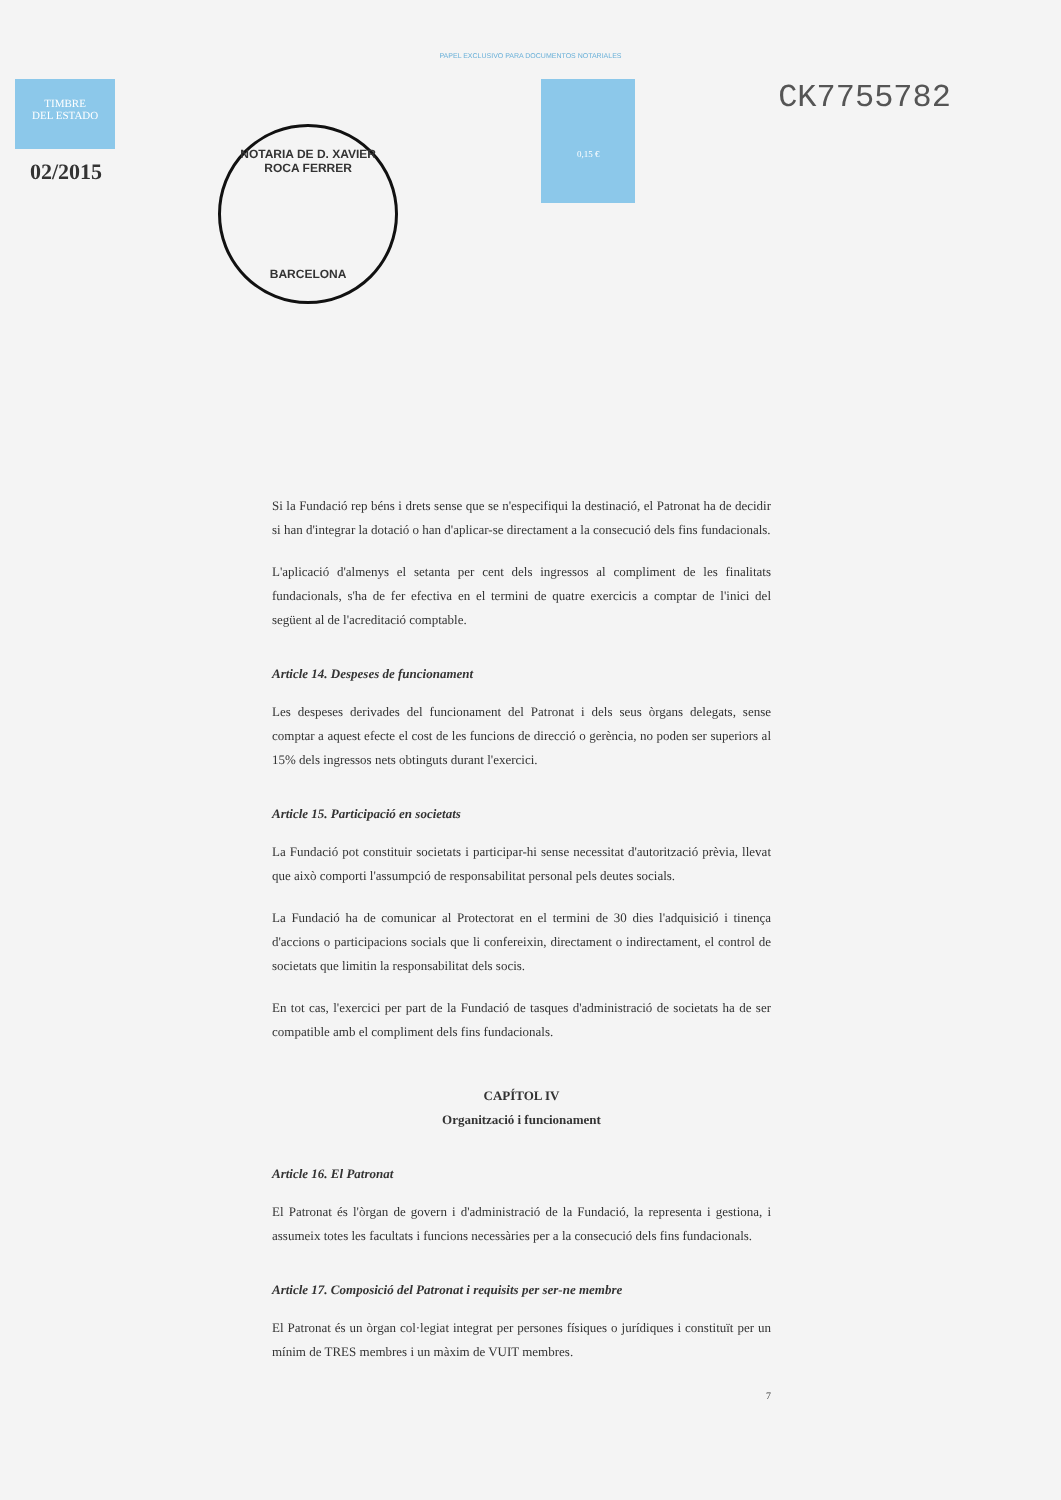PAPEL EXCLUSIVO PARA DOCUMENTOS NOTARIALES
02/2015
TIMBRE
DEL ESTADO
NOTARIA DE D. XAVIER ROCA FERRER
BARCELONA
0,15 €
CK7755782
Si la Fundació rep béns i drets sense que se n'especifiqui la destinació, el Patronat ha de decidir si han d'integrar la dotació o han d'aplicar-se directament a la consecució dels fins fundacionals.
L'aplicació d'almenys el setanta per cent dels ingressos al compliment de les finalitats fundacionals, s'ha de fer efectiva en el termini de quatre exercicis a comptar de l'inici del següent al de l'acreditació comptable.
Article 14. Despeses de funcionament
Les despeses derivades del funcionament del Patronat i dels seus òrgans delegats, sense comptar a aquest efecte el cost de les funcions de direcció o gerència, no poden ser superiors al 15% dels ingressos nets obtinguts durant l'exercici.
Article 15. Participació en societats
La Fundació pot constituir societats i participar-hi sense necessitat d'autorització prèvia, llevat que això comporti l'assumpció de responsabilitat personal pels deutes socials.
La Fundació ha de comunicar al Protectorat en el termini de 30 dies l'adquisició i tinença d'accions o participacions socials que li confereixin, directament o indirectament, el control de societats que limitin la responsabilitat dels socis.
En tot cas, l'exercici per part de la Fundació de tasques d'administració de societats ha de ser compatible amb el compliment dels fins fundacionals.
CAPÍTOL IV
Organització i funcionament
Article 16. El Patronat
El Patronat és l'òrgan de govern i d'administració de la Fundació, la representa i gestiona, i assumeix totes les facultats i funcions necessàries per a la consecució dels fins fundacionals.
Article 17. Composició del Patronat i requisits per ser-ne membre
El Patronat és un òrgan col·legiat integrat per persones físiques o jurídiques i constituït per un mínim de TRES membres i un màxim de VUIT membres.
7